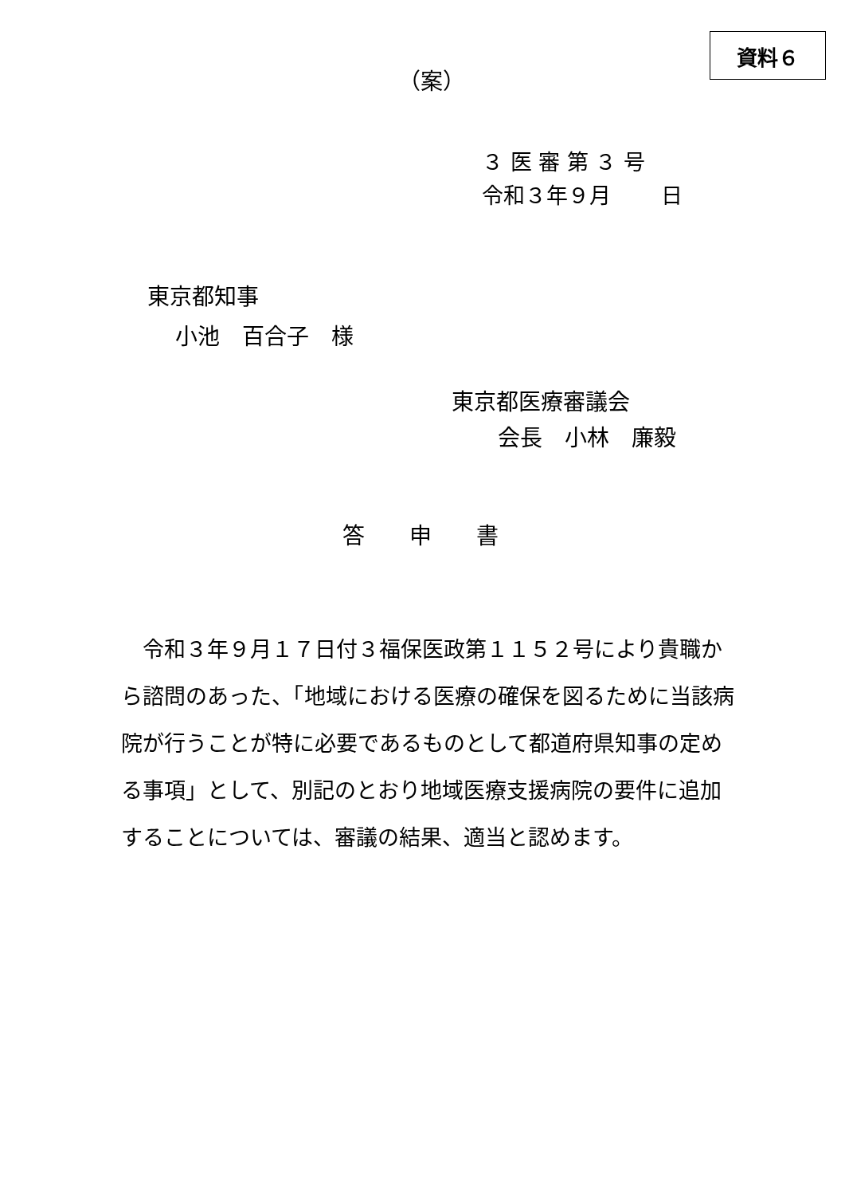資料６
（案）
３ 医 審 第 ３ 号
令和３年９月　　 日
東京都知事
小池　百合子　様
東京都医療審議会
会長　小林　廉毅
答　　申　　書
　令和３年９月１７日付３福保医政第１１５２号により貴職から諮問のあった、「地域における医療の確保を図るために当該病院が行うことが特に必要であるものとして都道府県知事の定める事項」として、別記のとおり地域医療支援病院の要件に追加することについては、審議の結果、適当と認めます。